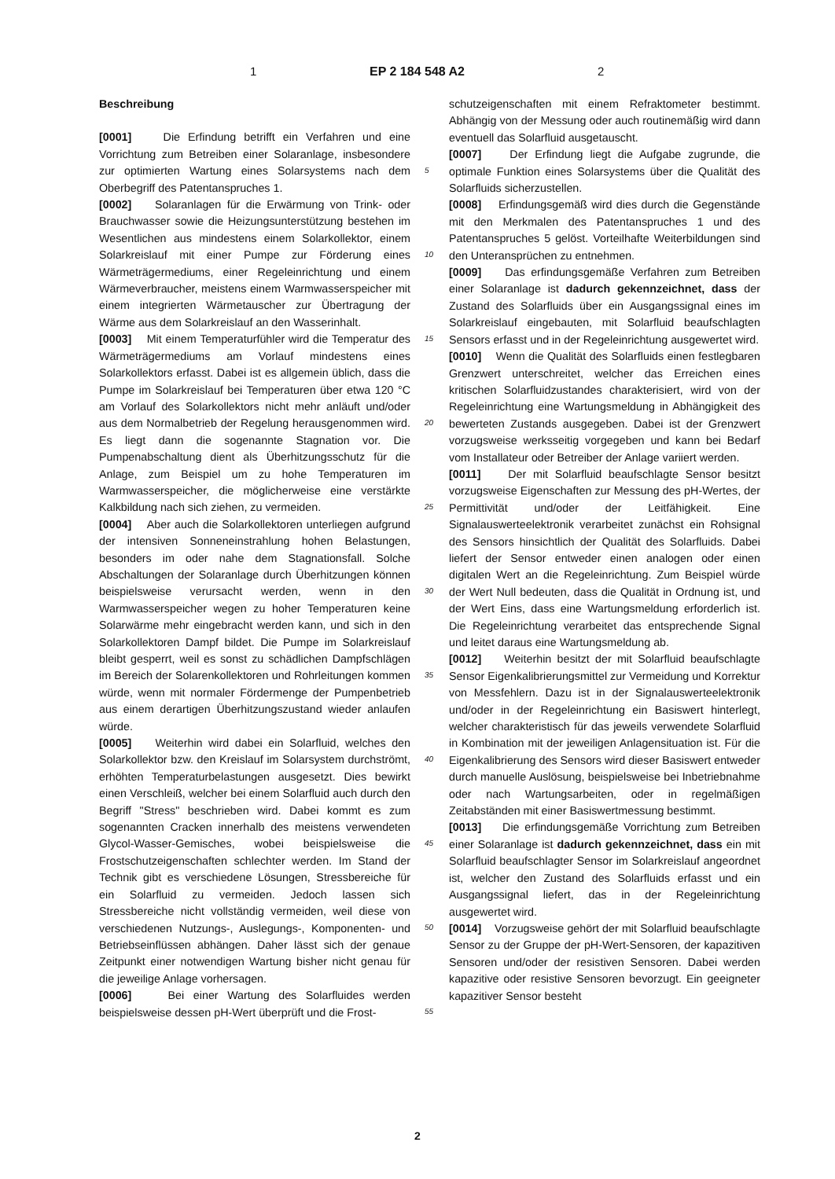1 EP 2 184 548 A2 2
Beschreibung
[0001] Die Erfindung betrifft ein Verfahren und eine Vorrichtung zum Betreiben einer Solaranlage, insbesondere zur optimierten Wartung eines Solarsystems nach dem Oberbegriff des Patentanspruches 1.
[0002] Solaranlagen für die Erwärmung von Trink- oder Brauchwasser sowie die Heizungsunterstützung bestehen im Wesentlichen aus mindestens einem Solarkollektor, einem Solarkreislauf mit einer Pumpe zur Förderung eines Wärmeträgermediums, einer Regeleinrichtung und einem Wärmeverbraucher, meistens einem Warmwasserspeicher mit einem integrierten Wärmetauscher zur Übertragung der Wärme aus dem Solarkreislauf an den Wasserinhalt.
[0003] Mit einem Temperaturfühler wird die Temperatur des Wärmeträgermediums am Vorlauf mindestens eines Solarkollektors erfasst. Dabei ist es allgemein üblich, dass die Pumpe im Solarkreislauf bei Temperaturen über etwa 120 °C am Vorlauf des Solarkollektors nicht mehr anläuft und/oder aus dem Normalbetrieb der Regelung herausgenommen wird. Es liegt dann die sogenannte Stagnation vor. Die Pumpenabschaltung dient als Überhitzungsschutz für die Anlage, zum Beispiel um zu hohe Temperaturen im Warmwasserspeicher, die möglicherweise eine verstärkte Kalkbildung nach sich ziehen, zu vermeiden.
[0004] Aber auch die Solarkollektoren unterliegen aufgrund der intensiven Sonneneinstrahlung hohen Belastungen, besonders im oder nahe dem Stagnationsfall. Solche Abschaltungen der Solaranlage durch Überhitzungen können beispielsweise verursacht werden, wenn in den Warmwasserspeicher wegen zu hoher Temperaturen keine Solarwärme mehr eingebracht werden kann, und sich in den Solarkollektoren Dampf bildet. Die Pumpe im Solarkreislauf bleibt gesperrt, weil es sonst zu schädlichen Dampfschlägen im Bereich der Solarenkollektoren und Rohrleitungen kommen würde, wenn mit normaler Fördermenge der Pumpenbetrieb aus einem derartigen Überhitzungszustand wieder anlaufen würde.
[0005] Weiterhin wird dabei ein Solarfluid, welches den Solarkollektor bzw. den Kreislauf im Solarsystem durchströmt, erhöhten Temperaturbelastungen ausgesetzt. Dies bewirkt einen Verschleiß, welcher bei einem Solarfluid auch durch den Begriff "Stress" beschrieben wird. Dabei kommt es zum sogenannten Cracken innerhalb des meistens verwendeten Glycol-Wasser-Gemisches, wobei beispielsweise die Frostschutzeigenschaften schlechter werden. Im Stand der Technik gibt es verschiedene Lösungen, Stressbereiche für ein Solarfluid zu vermeiden. Jedoch lassen sich Stressbereiche nicht vollständig vermeiden, weil diese von verschiedenen Nutzungs-, Auslegungs-, Komponenten- und Betriebseinflüssen abhängen. Daher lässt sich der genaue Zeitpunkt einer notwendigen Wartung bisher nicht genau für die jeweilige Anlage vorhersagen.
[0006] Bei einer Wartung des Solarfluides werden beispielsweise dessen pH-Wert überprüft und die Frost-
schutzeigenschaften mit einem Refraktometer bestimmt. Abhängig von der Messung oder auch routinemäßig wird dann eventuell das Solarfluid ausgetauscht.
[0007] Der Erfindung liegt die Aufgabe zugrunde, die optimale Funktion eines Solarsystems über die Qualität des Solarfluids sicherzustellen.
[0008] Erfindungsgemäß wird dies durch die Gegenstände mit den Merkmalen des Patentanspruches 1 und des Patentanspruches 5 gelöst. Vorteilhafte Weiterbildungen sind den Unteransprüchen zu entnehmen.
[0009] Das erfindungsgemäße Verfahren zum Betreiben einer Solaranlage ist dadurch gekennzeichnet, dass der Zustand des Solarfluids über ein Ausgangssignal eines im Solarkreislauf eingebauten, mit Solarfluid beaufschlagten Sensors erfasst und in der Regeleinrichtung ausgewertet wird.
[0010] Wenn die Qualität des Solarfluids einen festlegbaren Grenzwert unterschreitet, welcher das Erreichen eines kritischen Solarfluidzustandes charakterisiert, wird von der Regeleinrichtung eine Wartungsmeldung in Abhängigkeit des bewerteten Zustands ausgegeben. Dabei ist der Grenzwert vorzugsweise werksseitig vorgegeben und kann bei Bedarf vom Installateur oder Betreiber der Anlage variiert werden.
[0011] Der mit Solarfluid beaufschlagte Sensor besitzt vorzugsweise Eigenschaften zur Messung des pH-Wertes, der Permittivität und/oder der Leitfähigkeit. Eine Signalauswerteelektronik verarbeitet zunächst ein Rohsignal des Sensors hinsichtlich der Qualität des Solarfluids. Dabei liefert der Sensor entweder einen analogen oder einen digitalen Wert an die Regeleinrichtung. Zum Beispiel würde der Wert Null bedeuten, dass die Qualität in Ordnung ist, und der Wert Eins, dass eine Wartungsmeldung erforderlich ist. Die Regeleinrichtung verarbeitet das entsprechende Signal und leitet daraus eine Wartungsmeldung ab.
[0012] Weiterhin besitzt der mit Solarfluid beaufschlagte Sensor Eigenkalibrierungsmittel zur Vermeidung und Korrektur von Messfehlern. Dazu ist in der Signalauswerteelektronik und/oder in der Regeleinrichtung ein Basiswert hinterlegt, welcher charakteristisch für das jeweils verwendete Solarfluid in Kombination mit der jeweiligen Anlagensituation ist. Für die Eigenkalibrierung des Sensors wird dieser Basiswert entweder durch manuelle Auslösung, beispielsweise bei Inbetriebnahme oder nach Wartungsarbeiten, oder in regelmäßigen Zeitabständen mit einer Basiswertmessung bestimmt.
[0013] Die erfindungsgemäße Vorrichtung zum Betreiben einer Solaranlage ist dadurch gekennzeichnet, dass ein mit Solarfluid beaufschlagter Sensor im Solarkreislauf angeordnet ist, welcher den Zustand des Solarfluids erfasst und ein Ausgangssignal liefert, das in der Regeleinrichtung ausgewertet wird.
[0014] Vorzugsweise gehört der mit Solarfluid beaufschlagte Sensor zu der Gruppe der pH-Wert-Sensoren, der kapazitiven Sensoren und/oder der resistiven Sensoren. Dabei werden kapazitive oder resistive Sensoren bevorzugt. Ein geeigneter kapazitiver Sensor besteht
5
10
15
20
25
30
35
40
45
50
55
2